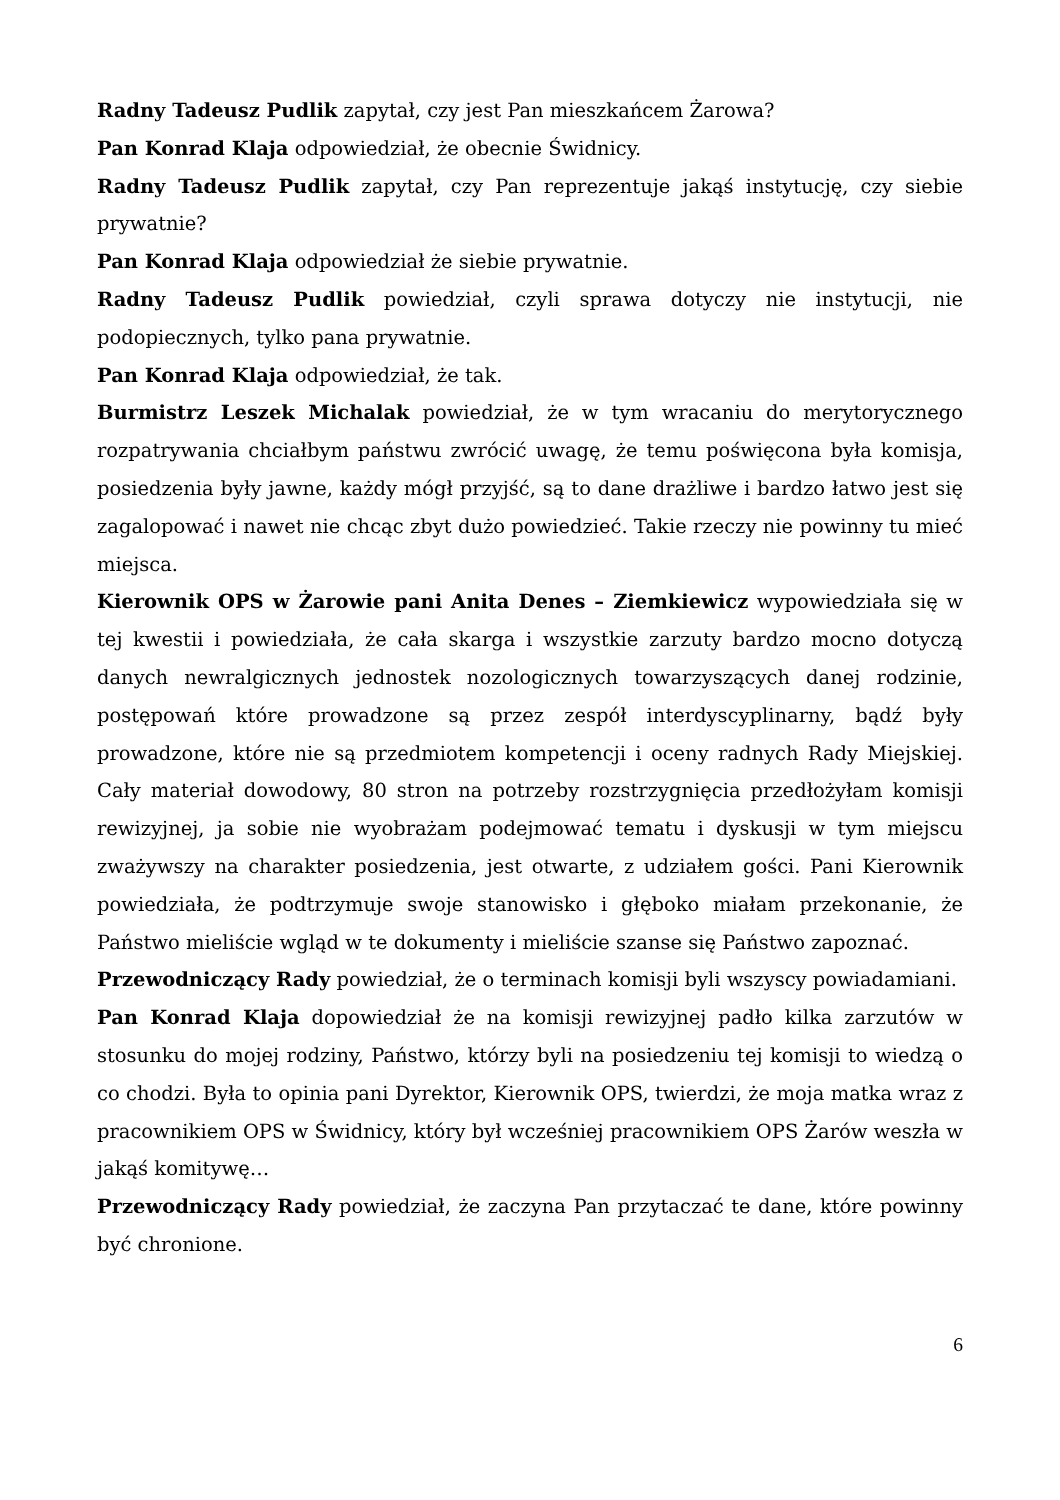Radny Tadeusz Pudlik zapytał, czy jest Pan mieszkańcem Żarowa?
Pan Konrad Klaja odpowiedział, że obecnie Świdnicy.
Radny Tadeusz Pudlik zapytał, czy Pan reprezentuje jakąś instytucję, czy siebie prywatnie?
Pan Konrad Klaja odpowiedział że siebie prywatnie.
Radny Tadeusz Pudlik powiedział, czyli sprawa dotyczy nie instytucji, nie podopiecznych, tylko pana prywatnie.
Pan Konrad Klaja odpowiedział, że tak.
Burmistrz Leszek Michalak powiedział, że w tym wracaniu do merytorycznego rozpatrywania chciałbym państwu zwrócić uwagę, że temu poświęcona była komisja, posiedzenia były jawne, każdy mógł przyjść, są to dane drażliwe i bardzo łatwo jest się zagalopować i nawet nie chcąc zbyt dużo powiedzieć. Takie rzeczy nie powinny tu mieć miejsca.
Kierownik OPS w Żarowie pani Anita Denes – Ziemkiewicz wypowiedziała się w tej kwestii i powiedziała, że cała skarga i wszystkie zarzuty bardzo mocno dotyczą danych newralgicznych jednostek nozologicznych towarzyszących danej rodzinie, postępowań które prowadzone są przez zespół interdyscyplinarny, bądź były prowadzone, które nie są przedmiotem kompetencji i oceny radnych Rady Miejskiej. Cały materiał dowodowy, 80 stron na potrzeby rozstrzygnięcia przedłożyłam komisji rewizyjnej, ja sobie nie wyobrażam podejmować tematu i dyskusji w tym miejscu zważywszy na charakter posiedzenia, jest otwarte, z udziałem gości. Pani Kierownik powiedziała, że podtrzymuje swoje stanowisko i głęboko miałam przekonanie, że Państwo mieliście wgląd w te dokumenty i mieliście szanse się Państwo zapoznać.
Przewodniczący Rady powiedział, że o terminach komisji byli wszyscy powiadamiani.
Pan Konrad Klaja dopowiedział że na komisji rewizyjnej padło kilka zarzutów w stosunku do mojej rodziny, Państwo, którzy byli na posiedzeniu tej komisji to wiedzą o co chodzi. Była to opinia pani Dyrektor, Kierownik OPS, twierdzi, że moja matka wraz z pracownikiem OPS w Świdnicy, który był wcześniej pracownikiem OPS Żarów weszła w jakąś komitywę…
Przewodniczący Rady powiedział, że zaczyna Pan przytaczać te dane, które powinny być chronione.
6